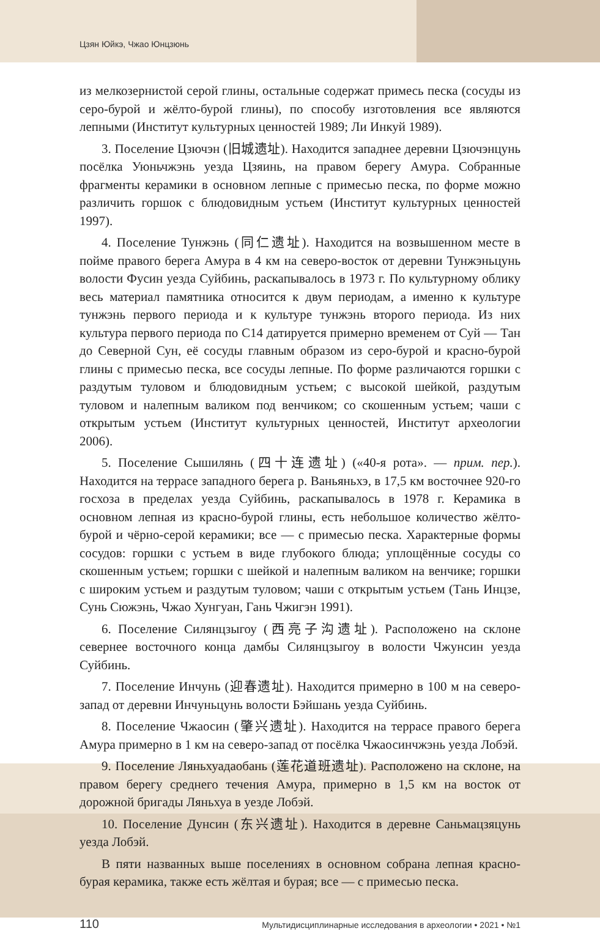Цзян Юйкэ, Чжао Юнцзюнь
из мелкозернистой серой глины, остальные содержат примесь песка (сосуды из серо-бурой и жёлто-бурой глины), по способу изготовления все являются лепными (Институт культурных ценностей 1989; Ли Инкуй 1989).
3. Поселение Цзючэн (旧城遗址). Находится западнее деревни Цзючэнцунь посёлка Уюньчжэнь уезда Цзяинь, на правом берегу Амура. Собранные фрагменты керамики в основном лепные с примесью песка, по форме можно различить горшок с блюдовидным устьем (Институт культурных ценностей 1997).
4. Поселение Тунжэнь (同仁遗址). Находится на возвышенном месте в пойме правого берега Амура в 4 км на северо-восток от деревни Тунжэньцунь волости Фусин уезда Суйбинь, раскапывалось в 1973 г. По культурному облику весь материал памятника относится к двум периодам, а именно к культуре тунжэнь первого периода и к культуре тунжэнь второго периода. Из них культура первого периода по С14 датируется примерно временем от Суй — Тан до Северной Сун, её сосуды главным образом из серо-бурой и красно-бурой глины с примесью песка, все сосуды лепные. По форме различаются горшки с раздутым туловом и блюдовидным устьем; с высокой шейкой, раздутым туловом и налепным валиком под венчиком; со скошенным устьем; чаши с открытым устьем (Институт культурных ценностей, Институт археологии 2006).
5. Поселение Сышилянь (四十连遗址) («40-я рота». — прим. пер.). Находится на террасе западного берега р. Ваньяньхэ, в 17,5 км восточнее 920-го госхоза в пределах уезда Суйбинь, раскапывалось в 1978 г. Керамика в основном лепная из красно-бурой глины, есть небольшое количество жёлто-бурой и чёрно-серой керамики; все — с примесью песка. Характерные формы сосудов: горшки с устьем в виде глубокого блюда; уплощённые сосуды со скошенным устьем; горшки с шейкой и налепным валиком на венчике; горшки с широким устьем и раздутым туловом; чаши с открытым устьем (Тань Инцзе, Сунь Сюжэнь, Чжао Хунгуан, Гань Чжигэн 1991).
6. Поселение Силянцзыгоу (西亮子沟遗址). Расположено на склоне севернее восточного конца дамбы Силянцзыгоу в волости Чжунсин уезда Суйбинь.
7. Поселение Инчунь (迎春遗址). Находится примерно в 100 м на северо-запад от деревни Инчуньцунь волости Бэйшань уезда Суйбинь.
8. Поселение Чжаосин (肇兴遗址). Находится на террасе правого берега Амура примерно в 1 км на северо-запад от посёлка Чжаосинчжэнь уезда Лобэй.
9. Поселение Ляньхуадаобань (莲花道班遗址). Расположено на склоне, на правом берегу среднего течения Амура, примерно в 1,5 км на восток от дорожной бригады Ляньхуа в уезде Лобэй.
10. Поселение Дунсин (东兴遗址). Находится в деревне Саньмацзяцунь уезда Лобэй.
В пяти названных выше поселениях в основном собрана лепная красно-бурая керамика, также есть жёлтая и бурая; все — с примесью песка.
110 Мультидисциплинарные исследования в археологии • 2021 • №1